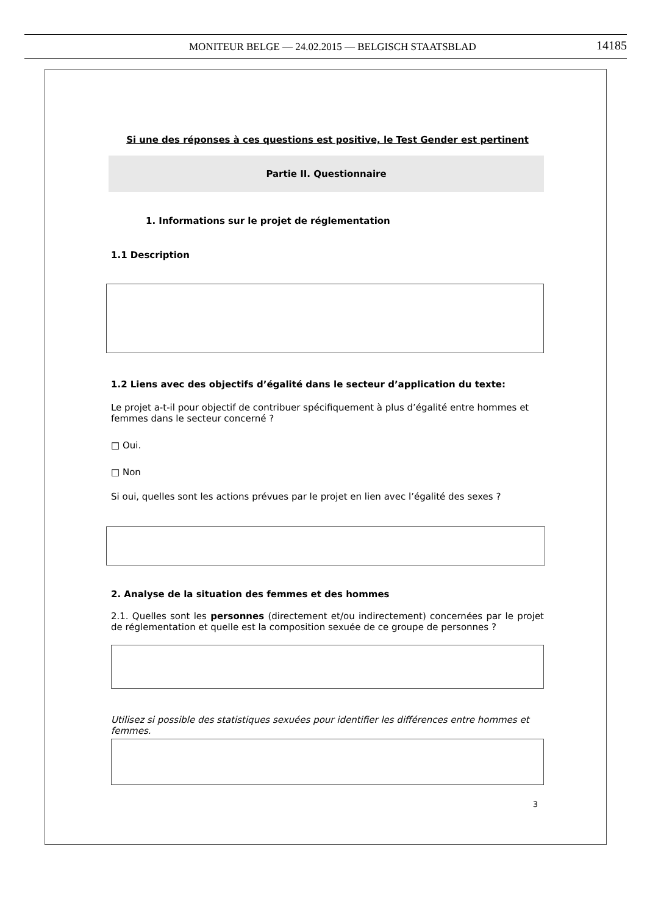MONITEUR BELGE — 24.02.2015 — BELGISCH STAATSBLAD 14185
Si une des réponses à ces questions est positive, le Test Gender est pertinent
Partie II. Questionnaire
1. Informations sur le projet de réglementation
1.1 Description
1.2 Liens avec des objectifs d’égalité dans le secteur d’application du texte:
Le projet a-t-il pour objectif de contribuer spécifiquement à plus d’égalité entre hommes et femmes dans le secteur concerné ?
□ Oui.
□ Non
Si oui, quelles sont les actions prévues par le projet en lien avec l’égalité des sexes ?
2. Analyse de la situation des femmes et des hommes
2.1. Quelles sont les personnes (directement et/ou indirectement) concernées par le projet de réglementation et quelle est la composition sexuée de ce groupe de personnes ?
Utilisez si possible des statistiques sexuées pour identifier les différences entre hommes et femmes.
3